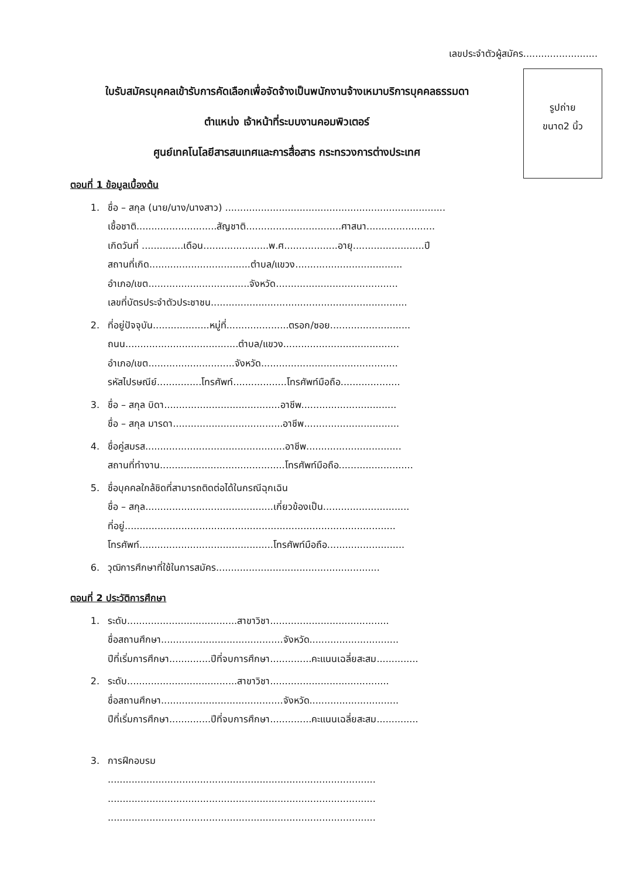เลขประจำตัวผู้สมัคร.........................
รูปถ่าย
ขนาด2 นิ้ว
ใบรับสมัครบุคคลเข้ารับการคัดเลือกเพื่อจัดจ้างเป็นพนักงานจ้างเหมาบริการบุคคลธรรมดา
ตำแหน่ง เจ้าหน้าที่ระบบงานคอมพิวเตอร์
ศูนย์เทคโนโลยีสารสนเทศและการสื่อสาร กระทรวงการต่างประเทศ
ตอนที่ 1 ข้อมูลเบื้องต้น
1. ชื่อ – สกุล (นาย/นาง/นางสาว) ..........................................................................
เชื้อชาติ...........................สัญชาติ................................ศาสนา.......................
เกิดวันที่ ..............เดือน......................พ.ศ..................อายุ........................ปี
สถานที่เกิด..................................ตำบล/แขวง....................................
อำเภอ/เขต..................................จังหวัด.........................................
เลขที่บัตรประจำตัวประชาชน..................................................................
2. ที่อยู่ปัจจุบัน...................หมู่ที่.....................ตรอก/ซอย...........................
ถนน......................................ตำบล/แขวง.......................................
อำเภอ/เขต.............................จังหวัด..............................................
รหัสไปรษณีย์...............โทรศัพท์..................โทรศัพท์มือถือ....................
3. ชื่อ – สกุล บิดา.......................................อาชีพ................................
ชื่อ – สกุล มารดา.....................................อาชีพ................................
4. ชื่อคู่สมรส...............................................อาชีพ................................
สถานที่ทำงาน..........................................โทรศัพท์มือถือ.........................
5. ชื่อบุคคลใกล้ชิดที่สามารถติดต่อได้ในกรณีฉุกเฉิน
ชื่อ – สกุล...........................................เกี่ยวข้องเป็น.............................
ที่อยู่...........................................................................................
โทรศัพท์.............................................โทรศัพท์มือถือ..........................
6. วุฒิการศึกษาที่ใช้ในการสมัคร.......................................................
ตอนที่ 2 ประวัติการศึกษา
1. ระดับ.....................................สาขาวิชา........................................
ชื่อสถานศึกษา.........................................จังหวัด..............................
ปีที่เริ่มการศึกษา..............ปีที่จบการศึกษา..............คะแนนเฉลี่ยสะสม..............
2. ระดับ.....................................สาขาวิชา........................................
ชื่อสถานศึกษา.........................................จังหวัด..............................
ปีที่เริ่มการศึกษา..............ปีที่จบการศึกษา..............คะแนนเฉลี่ยสะสม..............
3. การฝึกอบรม
..........................................................................................
..........................................................................................
..........................................................................................